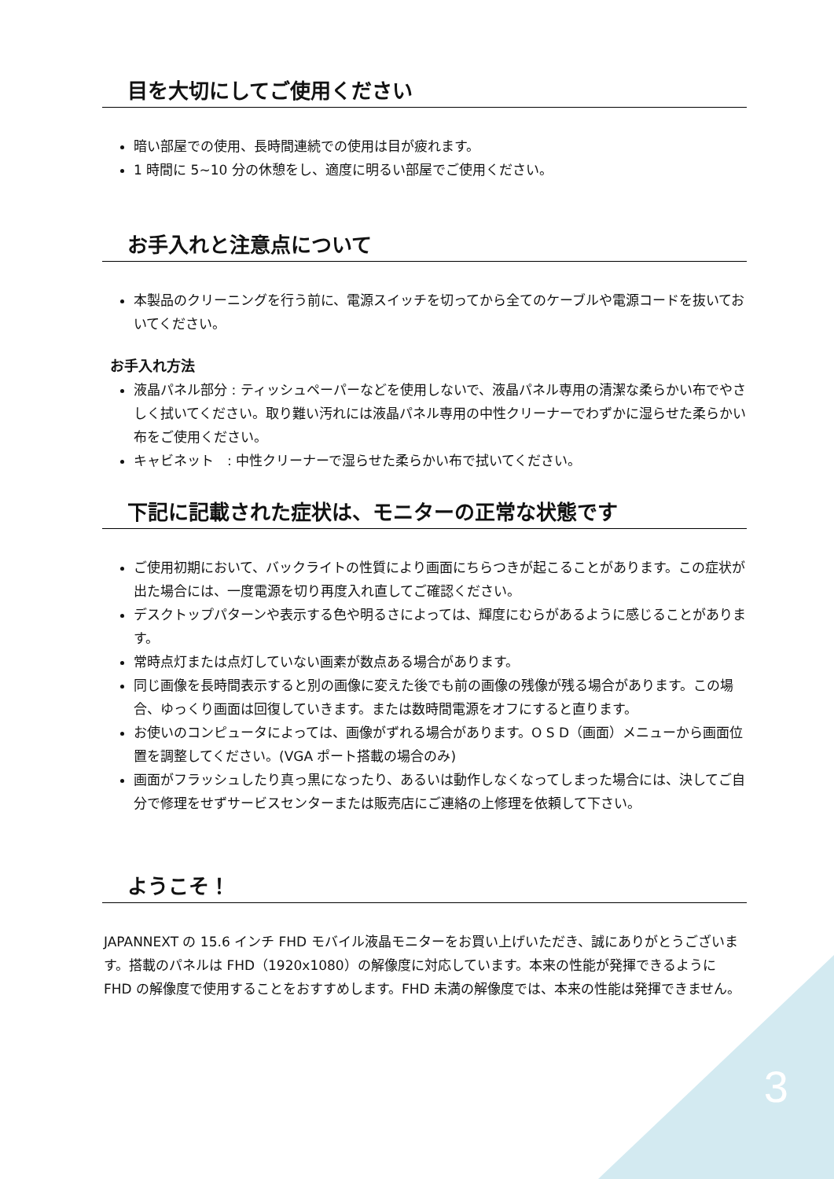目を大切にしてご使用ください
暗い部屋での使用、長時間連続での使用は目が疲れます。
1 時間に 5~10 分の休憩をし、適度に明るい部屋でご使用ください。
お手入れと注意点について
本製品のクリーニングを行う前に、電源スイッチを切ってから全てのケーブルや電源コードを抜いておいてください。
お手入れ方法
液晶パネル部分 : ティッシュペーパーなどを使用しないで、液晶パネル専用の清潔な柔らかい布でやさしく拭いてください。取り難い汚れには液晶パネル専用の中性クリーナーでわずかに湿らせた柔らかい布をご使用ください。
キャビネット　: 中性クリーナーで湿らせた柔らかい布で拭いてください。
下記に記載された症状は、モニターの正常な状態です
ご使用初期において、バックライトの性質により画面にちらつきが起こることがあります。この症状が出た場合には、一度電源を切り再度入れ直してご確認ください。
デスクトップパターンや表示する色や明るさによっては、輝度にむらがあるように感じることがあります。
常時点灯または点灯していない画素が数点ある場合があります。
同じ画像を長時間表示すると別の画像に変えた後でも前の画像の残像が残る場合があります。この場合、ゆっくり画面は回復していきます。または数時間電源をオフにすると直ります。
お使いのコンピュータによっては、画像がずれる場合があります。O S D（画面）メニューから画面位置を調整してください。(VGA ポート搭載の場合のみ)
画面がフラッシュしたり真っ黒になったり、あるいは動作しなくなってしまった場合には、決してご自分で修理をせずサービスセンターまたは販売店にご連絡の上修理を依頼して下さい。
ようこそ！
JAPANNEXT の 15.6 インチ FHD モバイル液晶モニターをお買い上げいただき、誠にありがとうございます。搭載のパネルは FHD（1920x1080）の解像度に対応しています。本来の性能が発揮できるように FHD の解像度で使用することをおすすめします。FHD 未満の解像度では、本来の性能は発揮できません。
3